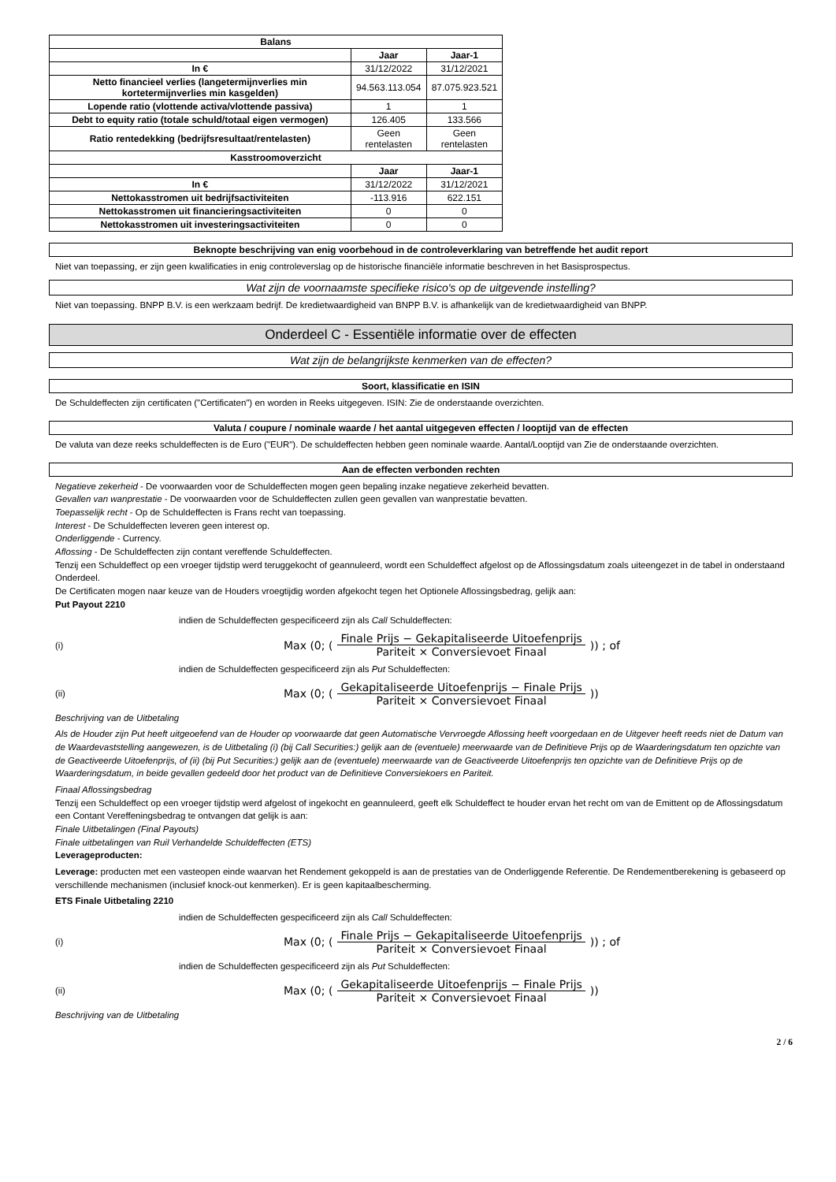| Balans | | |
| --- | --- | --- |
| | Jaar | Jaar-1 |
| In € | 31/12/2022 | 31/12/2021 |
| Netto financieel verlies (langetermijnverlies min kortetermijnverlies min kasgelden) | 94.563.113.054 | 87.075.923.521 |
| Lopende ratio (vlottende activa/vlottende passiva) | 1 | 1 |
| Debt to equity ratio (totale schuld/totaal eigen vermogen) | 126.405 | 133.566 |
| Ratio rentedekking (bedrijfsresultaat/rentelasten) | Geen rentelasten | Geen rentelasten |
| Kasstroomoverzicht | | |
| | Jaar | Jaar-1 |
| In € | 31/12/2022 | 31/12/2021 |
| Nettokasstromen uit bedrijfsactiviteiten | -113.916 | 622.151 |
| Nettokasstromen uit financieringsactiviteiten | 0 | 0 |
| Nettokasstromen uit investeringsactiviteiten | 0 | 0 |
Beknopte beschrijving van enig voorbehoud in de controleverklaring van betreffende het audit report
Niet van toepassing, er zijn geen kwalificaties in enig controleverslag op de historische financiële informatie beschreven in het Basisprospectus.
Wat zijn de voornaamste specifieke risico's op de uitgevende instelling?
Niet van toepassing. BNPP B.V. is een werkzaam bedrijf. De kredietwaardigheid van BNPP B.V. is afhankelijk van de kredietwaardigheid van BNPP.
Onderdeel C - Essentiële informatie over de effecten
Wat zijn de belangrijkste kenmerken van de effecten?
Soort, klassificatie en ISIN
De Schuldeffecten zijn certificaten ("Certificaten") en worden in Reeks uitgegeven. ISIN: Zie de onderstaande overzichten.
Valuta / coupure / nominale waarde / het aantal uitgegeven effecten / looptijd van de effecten
De valuta van deze reeks schuldeffecten is de Euro ("EUR"). De schuldeffecten hebben geen nominale waarde. Aantal/Looptijd van Zie de onderstaande overzichten.
Aan de effecten verbonden rechten
Negatieve zekerheid - De voorwaarden voor de Schuldeffecten mogen geen bepaling inzake negatieve zekerheid bevatten.
Gevallen van wanprestatie - De voorwaarden voor de Schuldeffecten zullen geen gevallen van wanprestatie bevatten.
Toepasselijk recht - Op de Schuldeffecten is Frans recht van toepassing.
Interest - De Schuldeffecten leveren geen interest op.
Onderliggende - Currency.
Aflossing - De Schuldeffecten zijn contant vereffende Schuldeffecten.
Tenzij een Schuldeffect op een vroeger tijdstip werd teruggekocht of geannuleerd, wordt een Schuldeffect afgelost op de Aflossingsdatum zoals uiteengezet in de tabel in onderstaand Onderdeel.
De Certificaten mogen naar keuze van de Houders vroegtijdig worden afgekocht tegen het Optionele Aflossingsbedrag, gelijk aan:
Put Payout 2210
indien de Schuldeffecten gespecificeerd zijn als Call Schuldeffecten:
(i) Max (0; (Finale Prijs − Gekapitaliseerde Uitoefenprijs Pariteit × Conversievoet Finaal)) ; of
indien de Schuldeffecten gespecificeerd zijn als Put Schuldeffecten:
(ii) Max (0; (Gekapitaliseerde Uitoefenprijs − Finale Prijs Pariteit × Conversievoet Finaal))
Beschrijving van de Uitbetaling
Als de Houder zijn Put heeft uitgeoefend van de Houder op voorwaarde dat geen Automatische Vervroegde Aflossing heeft voorgedaan en de Uitgever heeft reeds niet de Datum van de Waardevaststelling aangewezen, is de Uitbetaling (i) (bij Call Securities:) gelijk aan de (eventuele) meerwaarde van de Definitieve Prijs op de Waarderingsdatum ten opzichte van de Geactiveerde Uitoefenprijs, of (ii) (bij Put Securities:) gelijk aan de (eventuele) meerwaarde van de Geactiveerde Uitoefenprijs ten opzichte van de Definitieve Prijs op de Waarderingsdatum, in beide gevallen gedeeld door het product van de Definitieve Conversiekoers en Pariteit.
Finaal Aflossingsbedrag
Tenzij een Schuldeffect op een vroeger tijdstip werd afgelost of ingekocht en geannuleerd, geeft elk Schuldeffect te houder ervan het recht om van de Emittent op de Aflossingsdatum een Contant Vereffeningsbedrag te ontvangen dat gelijk is aan:
Finale Uitbetalingen (Final Payouts)
Finale uitbetalingen van Ruil Verhandelde Schuldeffecten (ETS)
Leverageproducten:
Leverage: producten met een vasteopen einde waarvan het Rendement gekoppeld is aan de prestaties van de Onderliggende Referentie. De Rendementberekening is gebaseerd op verschillende mechanismen (inclusief knock-out kenmerken). Er is geen kapitaalbescherming.
ETS Finale Uitbetaling 2210
indien de Schuldeffecten gespecificeerd zijn als Call Schuldeffecten:
(i) Max (0; (Finale Prijs − Gekapitaliseerde Uitoefenprijs Pariteit × Conversievoet Finaal)) ; of
indien de Schuldeffecten gespecificeerd zijn als Put Schuldeffecten:
(ii) Max (0; (Gekapitaliseerde Uitoefenprijs − Finale Prijs Pariteit × Conversievoet Finaal))
Beschrijving van de Uitbetaling
2 / 6